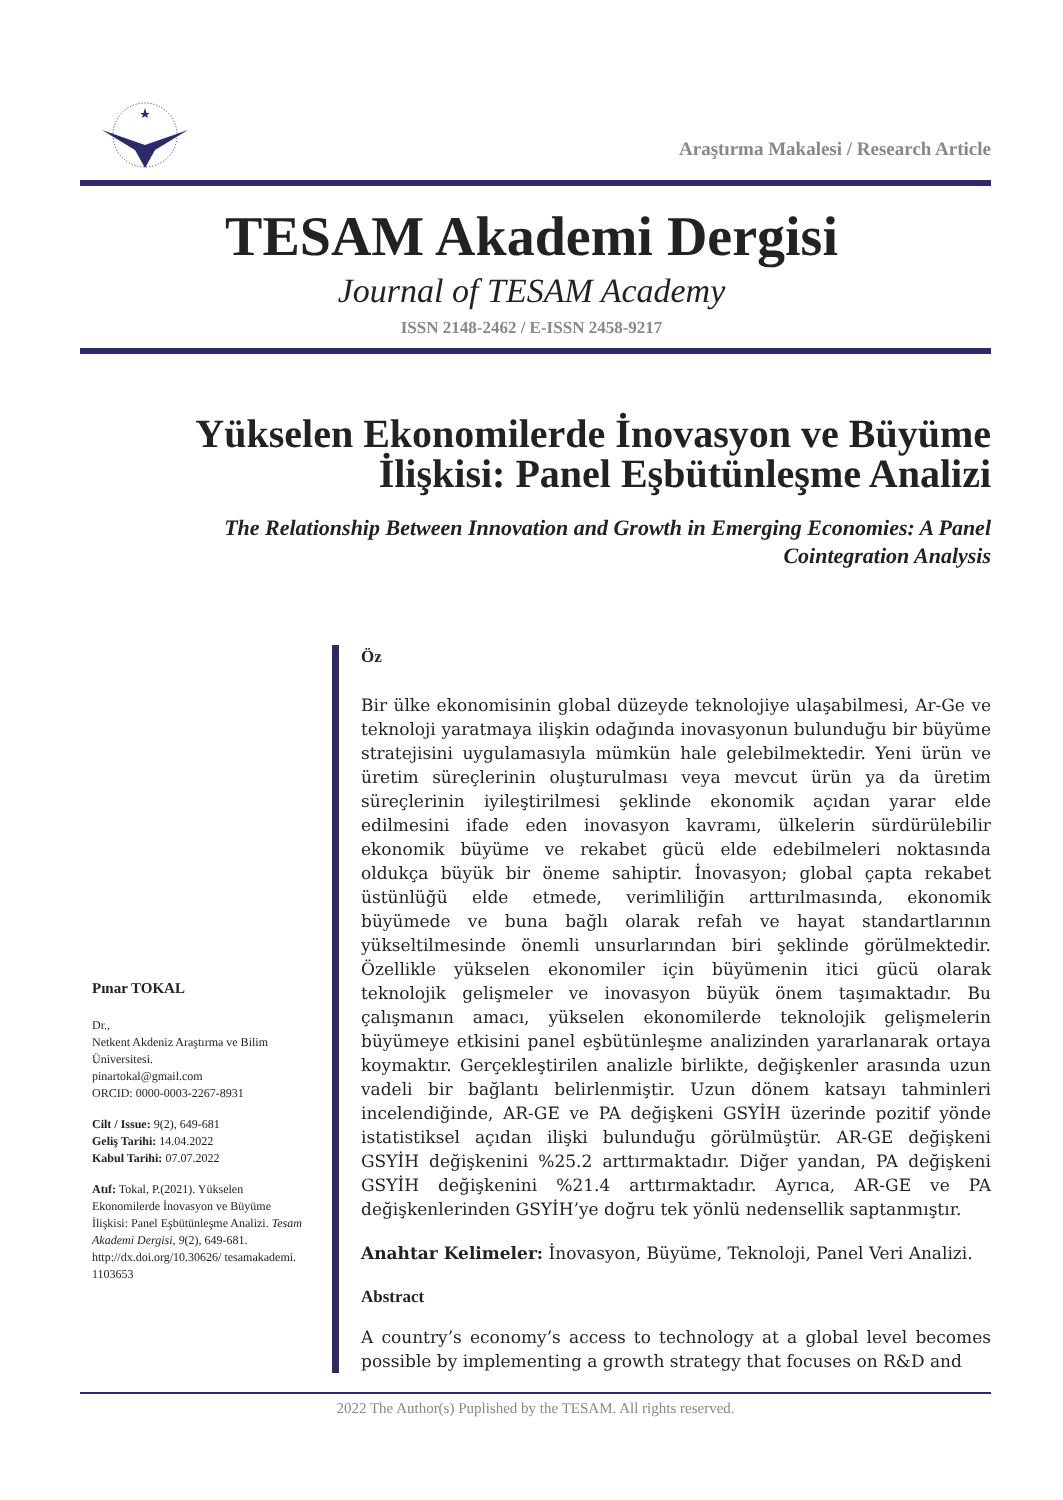Araştırma Makalesi / Research Article
TESAM Akademi Dergisi
Journal of TESAM Academy
ISSN 2148-2462 / E-ISSN 2458-9217
Yükselen Ekonomilerde İnovasyon ve Büyüme İlişkisi: Panel Eşbütünleşme Analizi
The Relationship Between Innovation and Growth in Emerging Economies: A Panel Cointegration Analysis
Pınar TOKAL
Dr.,
Netkent Akdeniz Araştırma ve Bilim Üniversitesi.
pinartokal@gmail.com
ORCID: 0000-0003-2267-8931
Cilt / Issue: 9(2), 649-681
Geliş Tarihi: 14.04.2022
Kabul Tarihi: 07.07.2022
Atıf: Tokal, P.(2021). Yükselen Ekonomilerde İnovasyon ve Büyüme İlişkisi: Panel Eşbütünleşme Analizi. Tesam Akademi Dergisi, 9(2), 649-681. http://dx.doi.org/10.30626/ tesamakademi. 1103653
Öz
Bir ülke ekonomisinin global düzeyde teknolojiye ulaşabilmesi, Ar-Ge ve teknoloji yaratmaya ilişkin odağında inovasyonun bulunduğu bir büyüme stratejisini uygulamasıyla mümkün hale gelebilmektedir. Yeni ürün ve üretim süreçlerinin oluşturulması veya mevcut ürün ya da üretim süreçlerinin iyileştirilmesi şeklinde ekonomik açıdan yarar elde edilmesini ifade eden inovasyon kavramı, ülkelerin sürdürülebilir ekonomik büyüme ve rekabet gücü elde edebilmeleri noktasında oldukça büyük bir öneme sahiptir. İnovasyon; global çapta rekabet üstünlüğü elde etmede, verimliliğin arttırılmasında, ekonomik büyümede ve buna bağlı olarak refah ve hayat standartlarının yükseltilmesinde önemli unsurlarından biri şeklinde görülmektedir. Özellikle yükselen ekonomiler için büyümenin itici gücü olarak teknolojik gelişmeler ve inovasyon büyük önem taşımaktadır. Bu çalışmanın amacı, yükselen ekonomilerde teknolojik gelişmelerin büyümeye etkisini panel eşbütünleşme analizinden yararlanarak ortaya koymaktır. Gerçekleştirilen analizle birlikte, değişkenler arasında uzun vadeli bir bağlantı belirlenmiştir. Uzun dönem katsayı tahminleri incelendiğinde, AR-GE ve PA değişkeni GSYİH üzerinde pozitif yönde istatistiksel açıdan ilişki bulunduğu görülmüştür. AR-GE değişkeni GSYİH değişkenini %25.2 arttırmaktadır. Diğer yandan, PA değişkeni GSYİH değişkenini %21.4 arttırmaktadır. Ayrıca, AR-GE ve PA değişkenlerinden GSYİH’ye doğru tek yönlü nedensellik saptanmıştır.
Anahtar Kelimeler: İnovasyon, Büyüme, Teknoloji, Panel Veri Analizi.
Abstract
A country’s economy’s access to technology at a global level becomes possible by implementing a growth strategy that focuses on R&D and
2022 The Author(s) Puplished by the TESAM. All rights reserved.